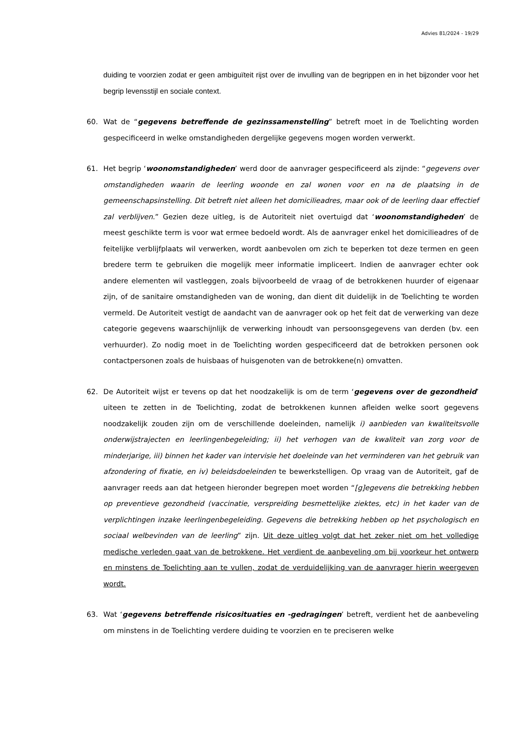Advies 81/2024 - 19/29
duiding te voorzien zodat er geen ambiguïteit rijst over de invulling van de begrippen en in het bijzonder voor het begrip levensstijl en sociale context.
60. Wat de “gegevens betreffende de gezinssamenstelling” betreft moet in de Toelichting worden gespecificeerd in welke omstandigheden dergelijke gegevens mogen worden verwerkt.
61. Het begrip ‘woonomstandigheden’ werd door de aanvrager gespecificeerd als zijnde: “gegevens over omstandigheden waarin de leerling woonde en zal wonen voor en na de plaatsing in de gemeenschapsinstelling. Dit betreft niet alleen het domicilieadres, maar ook of de leerling daar effectief zal verblijven.” Gezien deze uitleg, is de Autoriteit niet overtuigd dat ‘woonomstandigheden’ de meest geschikte term is voor wat ermee bedoeld wordt. Als de aanvrager enkel het domicilieadres of de feitelijke verblijfplaats wil verwerken, wordt aanbevolen om zich te beperken tot deze termen en geen bredere term te gebruiken die mogelijk meer informatie impliceert. Indien de aanvrager echter ook andere elementen wil vastleggen, zoals bijvoorbeeld de vraag of de betrokkenen huurder of eigenaar zijn, of de sanitaire omstandigheden van de woning, dan dient dit duidelijk in de Toelichting te worden vermeld. De Autoriteit vestigt de aandacht van de aanvrager ook op het feit dat de verwerking van deze categorie gegevens waarschijnlijk de verwerking inhoudt van persoonsgegevens van derden (bv. een verhuurder). Zo nodig moet in de Toelichting worden gespecificeerd dat de betrokken personen ook contactpersonen zoals de huisbaas of huisgenoten van de betrokkene(n) omvatten.
62. De Autoriteit wijst er tevens op dat het noodzakelijk is om de term ‘gegevens over de gezondheid’ uiteen te zetten in de Toelichting, zodat de betrokkenen kunnen afleiden welke soort gegevens noodzakelijk zouden zijn om de verschillende doeleinden, namelijk i) aanbieden van kwaliteitsvolle onderwijstrajecten en leerlingenbegeleiding; ii) het verhogen van de kwaliteit van zorg voor de minderjarige, iii) binnen het kader van intervisie het doeleinde van het verminderen van het gebruik van afzondering of fixatie, en iv) beleidsdoeleinden te bewerkstelligen. Op vraag van de Autoriteit, gaf de aanvrager reeds aan dat hetgeen hieronder begrepen moet worden “[g]egevens die betrekking hebben op preventieve gezondheid (vaccinatie, verspreiding besmettelijke ziektes, etc) in het kader van de verplichtingen inzake leerlingenbegeleiding. Gegevens die betrekking hebben op het psychologisch en sociaal welbevinden van de leerling” zijn. Uit deze uitleg volgt dat het zeker niet om het volledige medische verleden gaat van de betrokkene. Het verdient de aanbeveling om bij voorkeur het ontwerp en minstens de Toelichting aan te vullen, zodat de verduidelijking van de aanvrager hierin weergeven wordt.
63. Wat ‘gegevens betreffende risicosituaties en -gedragingen’ betreft, verdient het de aanbeveling om minstens in de Toelichting verdere duiding te voorzien en te preciseren welke